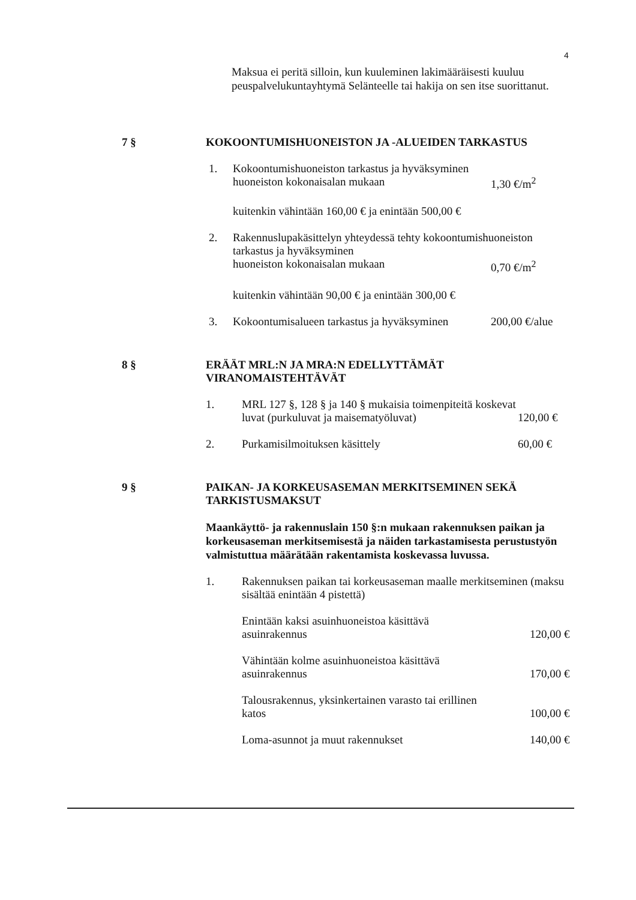4
Maksua ei peritä silloin, kun kuuleminen lakimääräisesti kuuluu peuspalvelukuntayhtymä Selänteelle tai hakija on sen itse suorittanut.
7 § KOKOONTUMISHUONEISTON JA -ALUEIDEN TARKASTUS
1. Kokoontumishuoneiston tarkastus ja hyväksyminen
huoneiston kokonaisalan mukaan
1,30 €/m<sup>2</sup>
kuitenkin vähintään 160,00 € ja enintään 500,00 €
2. Rakennuslupakäsittelyn yhteydessä tehty kokoontumishuoneiston tarkastus ja hyväksyminen
huoneiston kokonaisalan mukaan
0,70 €/m<sup>2</sup>
kuitenkin vähintään 90,00 € ja enintään 300,00 €
3. Kokoontumisalueen tarkastus ja hyväksyminen
200,00 €/alue
8 § ERÄÄT MRL:N JA MRA:N EDELLYTTÄMÄT VIRANOMAISTEHTÄVÄT
1. MRL 127 §, 128 § ja 140 § mukaisia toimenpiteitä koskevat luvat (purkuluvat ja maisematyöluvat)
120,00 €
2. Purkamisilmoituksen käsittely 60,00 €
9 § PAIKAN- JA KORKEUSASEMAN MERKITSEMINEN SEKÄ TARKISTUSMAKSUT
Maankäyttö- ja rakennuslain 150 §:n mukaan rakennuksen paikan ja korkeusaseman merkitsemisestä ja näiden tarkastamisesta perustustyön valmistuttua määrätään rakentamista koskevassa luvussa.
1. Rakennuksen paikan tai korkeusaseman maalle merkitseminen (maksu sisältää enintään 4 pistettä)
Enintään kaksi asuinhuoneistoa käsittävä
asuinrakennus
120,00 €
Vähintään kolme asuinhuoneistoa käsittävä
asuinrakennus
170,00 €
Talousrakennus, yksinkertainen varasto tai erillinen
katos
100,00 €
Loma-asunnot ja muut rakennukset
140,00 €